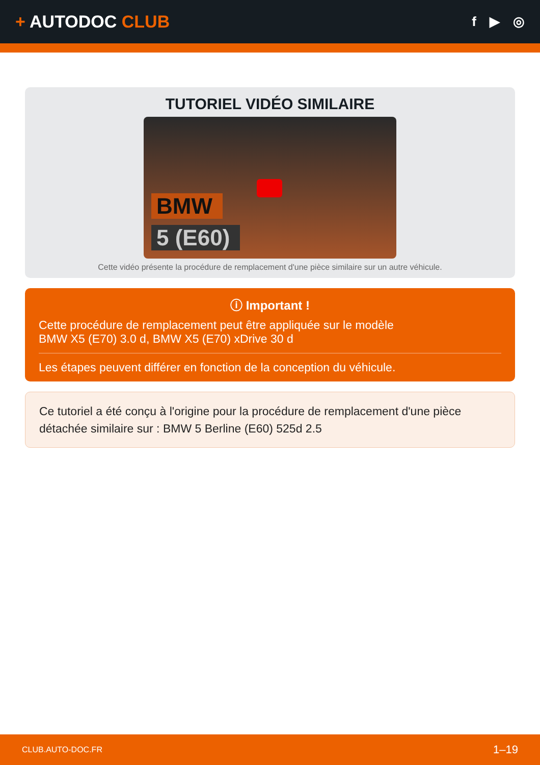+ AUTODOC CLUB
f ▶ ◎
TUTORIEL VIDÉO SIMILAIRE
BMW
5 (E60)
Cette vidéo présente la procédure de remplacement d'une pièce similaire sur un autre véhicule.
ⓘ Important !
Cette procédure de remplacement peut être appliquée sur le modèle
BMW X5 (E70) 3.0 d, BMW X5 (E70) xDrive 30 d
Les étapes peuvent différer en fonction de la conception du véhicule.
Ce tutoriel a été conçu à l'origine pour la procédure de remplacement d'une pièce détachée similaire sur : BMW 5 Berline (E60) 525d 2.5
CLUB.AUTO-DOC.FR 1–19